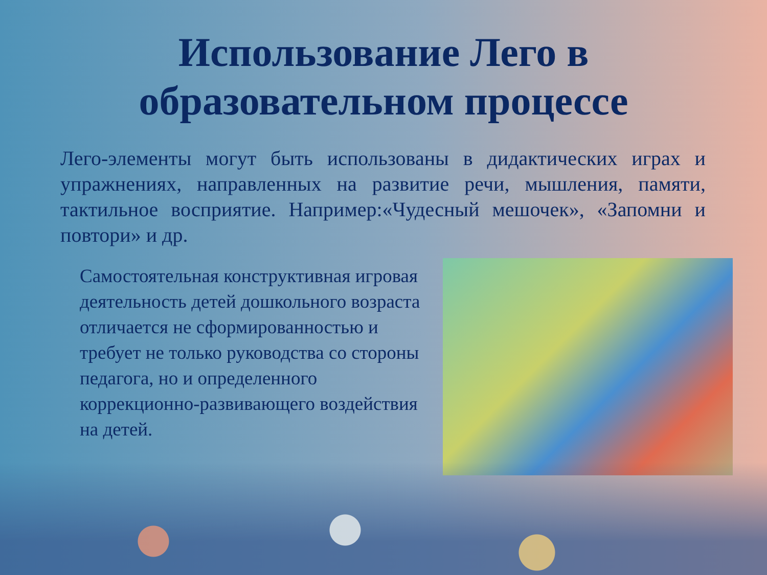Использование Лего в
образовательном процессе
Лего-элементы могут быть использованы в дидактических играх и упражнениях, направленных на развитие речи, мышления, памяти, тактильное восприятие. Например:«Чудесный мешочек», «Запомни и повтори» и др.
Самостоятельная конструктивная игровая деятельность детей дошкольного возраста отличается не сформированностью и требует не только руководства со стороны педагога, но и определенного коррекционно-развивающего воздействия на детей.